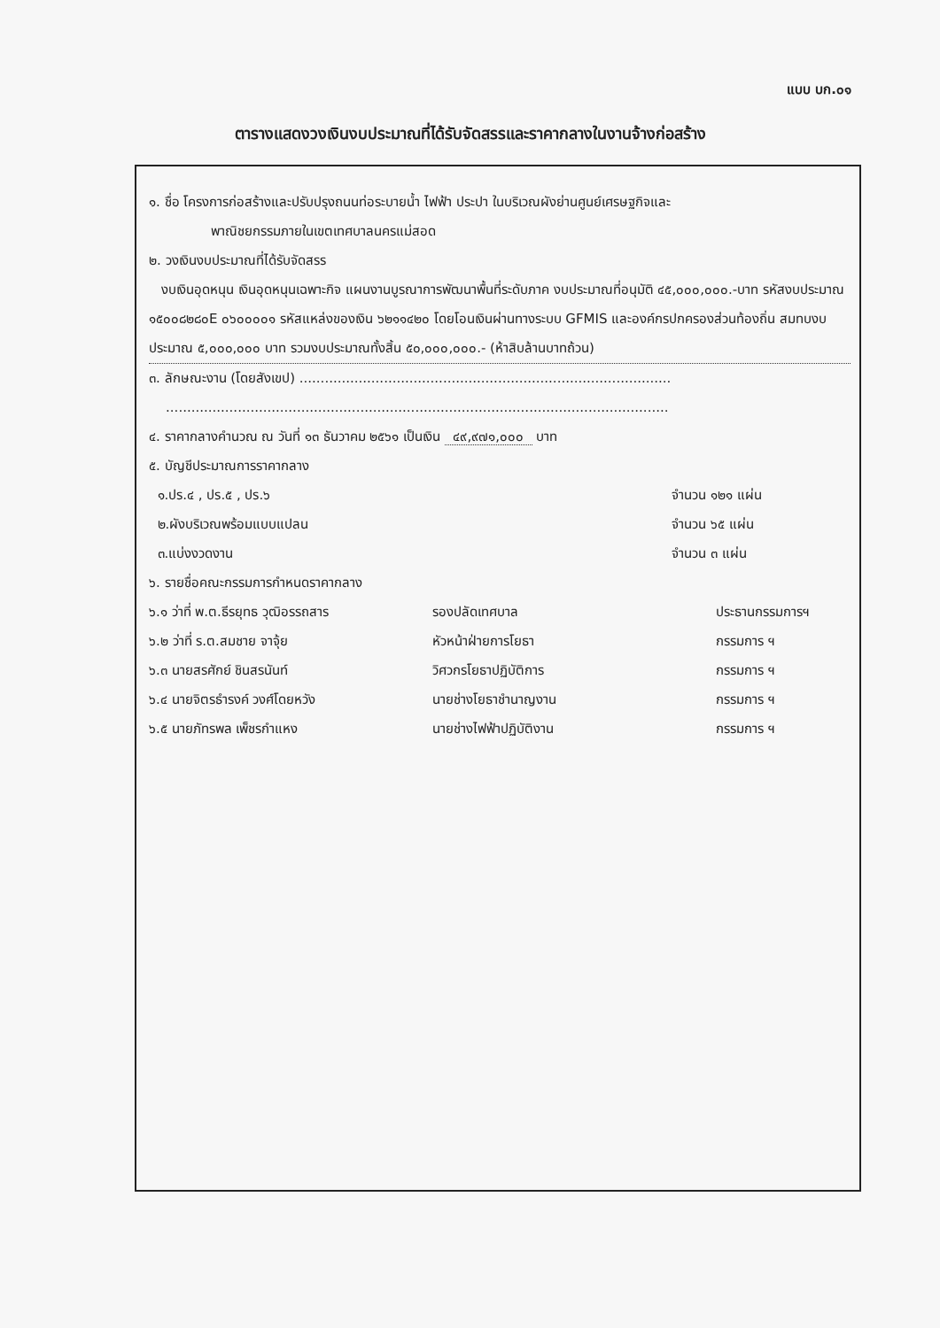แบบ บก.๐๑
ตารางแสดงวงเงินงบประมาณที่ได้รับจัดสรรและราคากลางในงานจ้างก่อสร้าง
๑. ชื่อ โครงการก่อสร้างและปรับปรุงถนนท่อระบายน้ำ ไฟฟ้า ประปา ในบริเวณผังย่านศูนย์เศรษฐกิจและ
พาณิชยกรรมภายในเขตเทศบาลนครแม่สอด
๒. วงเงินงบประมาณที่ได้รับจัดสรร
งบเงินอุดหนุน เงินอุดหนุนเฉพาะกิจ แผนงานบูรณาการพัฒนาพื้นที่ระดับภาค งบประมาณที่อนุมัติ ๔๕,๐๐๐,๐๐๐.-บาท รหัสงบประมาณ ๑๕๐๐๘๒๘๐E ๐๖๐๐๐๐๑ รหัสแหล่งของเงิน ๖๒๑๑๔๒๐ โดยโอนเงินผ่านทางระบบ GFMIS และองค์กรปกครองส่วนท้องถิ่น สมทบงบประมาณ ๕,๐๐๐,๐๐๐ บาท รวมงบประมาณทั้งสิ้น ๕๐,๐๐๐,๐๐๐.- (ห้าสิบล้านบาทถ้วน)
๓. ลักษณะงาน (โดยสังเขป) ........................................................................................
.......................................................................................................................
๔. ราคากลางคำนวณ ณ วันที่ ๑๓ ธันวาคม ๒๕๖๑ เป็นเงิน ๔๙,๙๗๑,๐๐๐ บาท
๕. บัญชีประมาณการราคากลาง
๑.ปร.๔ , ปร.๕ , ปร.๖ จำนวน ๑๒๑ แผ่น
๒.ผังบริเวณพร้อมแบบแปลน จำนวน ๖๕ แผ่น
๓.แบ่งงวดงาน จำนวน ๓ แผ่น
๖. รายชื่อคณะกรรมการกำหนดราคากลาง
๖.๑ ว่าที่ พ.ต.ธีรยุทธ วุฒิอรรถสาร รองปลัดเทศบาล ประธานกรรมการฯ
๖.๒ ว่าที่ ร.ต.สมชาย จาจุ้ย หัวหน้าฝ่ายการโยธา กรรมการ ฯ
๖.๓ นายสรศักย์ ชินสรนันท์ วิศวกรโยธาปฏิบัติการ กรรมการ ฯ
๖.๔ นายจิตรธำรงค์ วงศ์โดยหวัง นายช่างโยธาชำนาญงาน กรรมการ ฯ
๖.๕ นายภัทรพล เพ็ชรกำแหง นายช่างไฟฟ้าปฏิบัติงาน กรรมการ ฯ